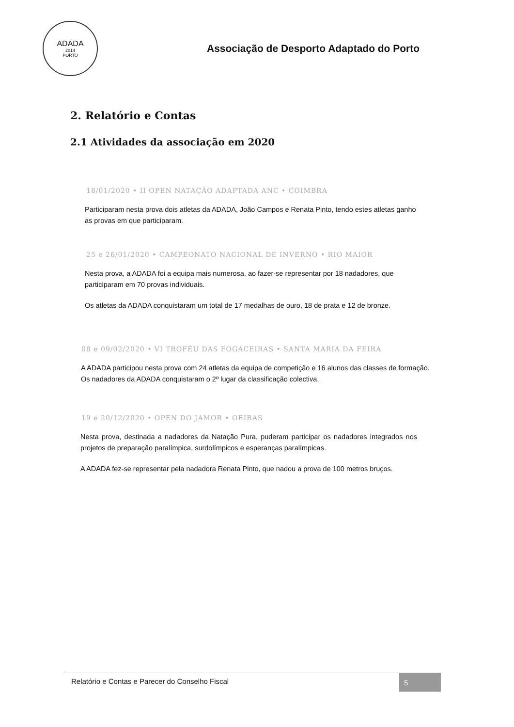ADADA
2014
PORTO
Associação de Desporto Adaptado do Porto
2. Relatório e Contas
2.1 Atividades da associação em 2020
18/01/2020 • II OPEN NATAÇÃO ADAPTADA ANC • COIMBRA
Participaram nesta prova dois atletas da ADADA, João Campos e Renata Pinto, tendo estes atletas ganho as provas em que participaram.
25 e 26/01/2020 • CAMPEONATO NACIONAL DE INVERNO • RIO MAIOR
Nesta prova, a ADADA foi a equipa mais numerosa, ao fazer-se representar por 18 nadadores, que participaram em 70 provas individuais.
Os atletas da ADADA conquistaram um total de 17 medalhas de ouro, 18 de prata e 12 de bronze.
08 e 09/02/2020 • VI TROFÉU DAS FOGACEIRAS • SANTA MARIA DA FEIRA
A ADADA participou nesta prova com 24 atletas da equipa de competição e 16 alunos das classes de formação. Os nadadores da ADADA conquistaram o 2º lugar da classificação colectiva.
19 e 20/12/2020 • OPEN DO JAMOR • OEIRAS
Nesta prova, destinada a nadadores da Natação Pura, puderam participar os nadadores integrados nos projetos de preparação paralímpica, surdolímpicos e esperanças paralímpicas.
A ADADA fez-se representar pela nadadora Renata Pinto, que nadou a prova de 100 metros bruços.
Relatório e Contas e Parecer do Conselho Fiscal 5